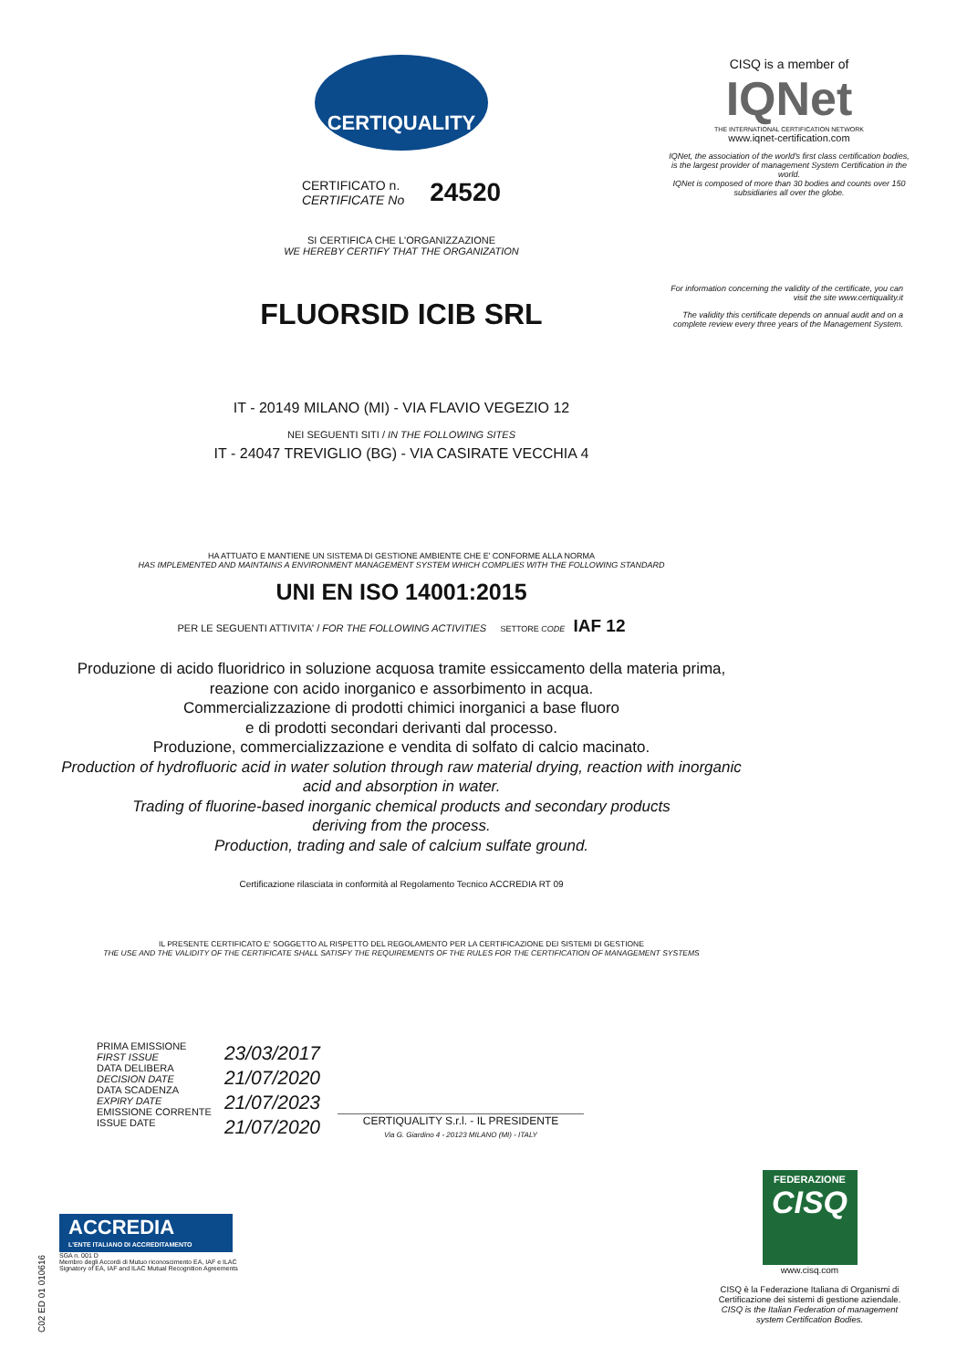CERTIQUALITY
CERTIFICATO n.
CERTIFICATE No
24520
SI CERTIFICA CHE L'ORGANIZZAZIONE
WE HEREBY CERTIFY THAT THE ORGANIZATION
FLUORSID ICIB SRL
IT - 20149 MILANO (MI) - VIA FLAVIO VEGEZIO 12
NEI SEGUENTI SITI / IN THE FOLLOWING SITES
IT - 24047 TREVIGLIO (BG) - VIA CASIRATE VECCHIA 4
HA ATTUATO E MANTIENE UN SISTEMA DI GESTIONE AMBIENTE CHE E' CONFORME ALLA NORMA
HAS IMPLEMENTED AND MAINTAINS A ENVIRONMENT MANAGEMENT SYSTEM WHICH COMPLIES WITH THE FOLLOWING STANDARD
UNI EN ISO 14001:2015
PER LE SEGUENTI ATTIVITA' / FOR THE FOLLOWING ACTIVITIES SETTORE CODE IAF 12
Produzione di acido fluoridrico in soluzione acquosa tramite essiccamento della materia prima,
reazione con acido inorganico e assorbimento in acqua.
Commercializzazione di prodotti chimici inorganici a base fluoro
e di prodotti secondari derivanti dal processo.
Produzione, commercializzazione e vendita di solfato di calcio macinato.
Production of hydrofluoric acid in water solution through raw material drying, reaction with inorganic
acid and absorption in water.
Trading of fluorine-based inorganic chemical products and secondary products
deriving from the process.
Production, trading and sale of calcium sulfate ground.
Certificazione rilasciata in conformità al Regolamento Tecnico ACCREDIA RT 09
IL PRESENTE CERTIFICATO E' SOGGETTO AL RISPETTO DEL REGOLAMENTO PER LA CERTIFICAZIONE DEI SISTEMI DI GESTIONE
THE USE AND THE VALIDITY OF THE CERTIFICATE SHALL SATISFY THE REQUIREMENTS OF THE RULES FOR THE CERTIFICATION OF MANAGEMENT SYSTEMS
CISQ is a member of
IQNet
THE INTERNATIONAL CERTIFICATION NETWORK
www.iqnet-certification.com
IQNet, the association of the world's first class certification bodies, is the largest provider of management System Certification in the world.
IQNet is composed of more than 30 bodies and counts over 150 subsidiaries all over the globe.
For information concerning the validity of the certificate, you can visit the site www.certiquality.it
The validity this certificate depends on annual audit and on a complete review every three years of the Management System.
PRIMA EMISSIONE
FIRST ISSUE
DATA DELIBERA
DECISION DATE
DATA SCADENZA
EXPIRY DATE
EMISSIONE CORRENTE
ISSUE DATE
23/03/2017
21/07/2020
21/07/2023
21/07/2020
CERTIQUALITY S.r.l. - IL PRESIDENTE
Via G. Giardino 4 - 20123 MILANO (MI) - ITALY
ACCREDIA
L'ENTE ITALIANO DI ACCREDITAMENTO
SGA n. 001 D
Membro degli Accordi di Mutuo riconoscimento EA, IAF e ILAC
Signatory of EA, IAF and ILAC Mutual Recognition Agreements
FEDERAZIONE
CISQ
www.cisq.com
CISQ è la Federazione Italiana di Organismi di Certificazione dei sistemi di gestione aziendale.
CISQ is the Italian Federation of management system Certification Bodies.
C02 ED 01 010616